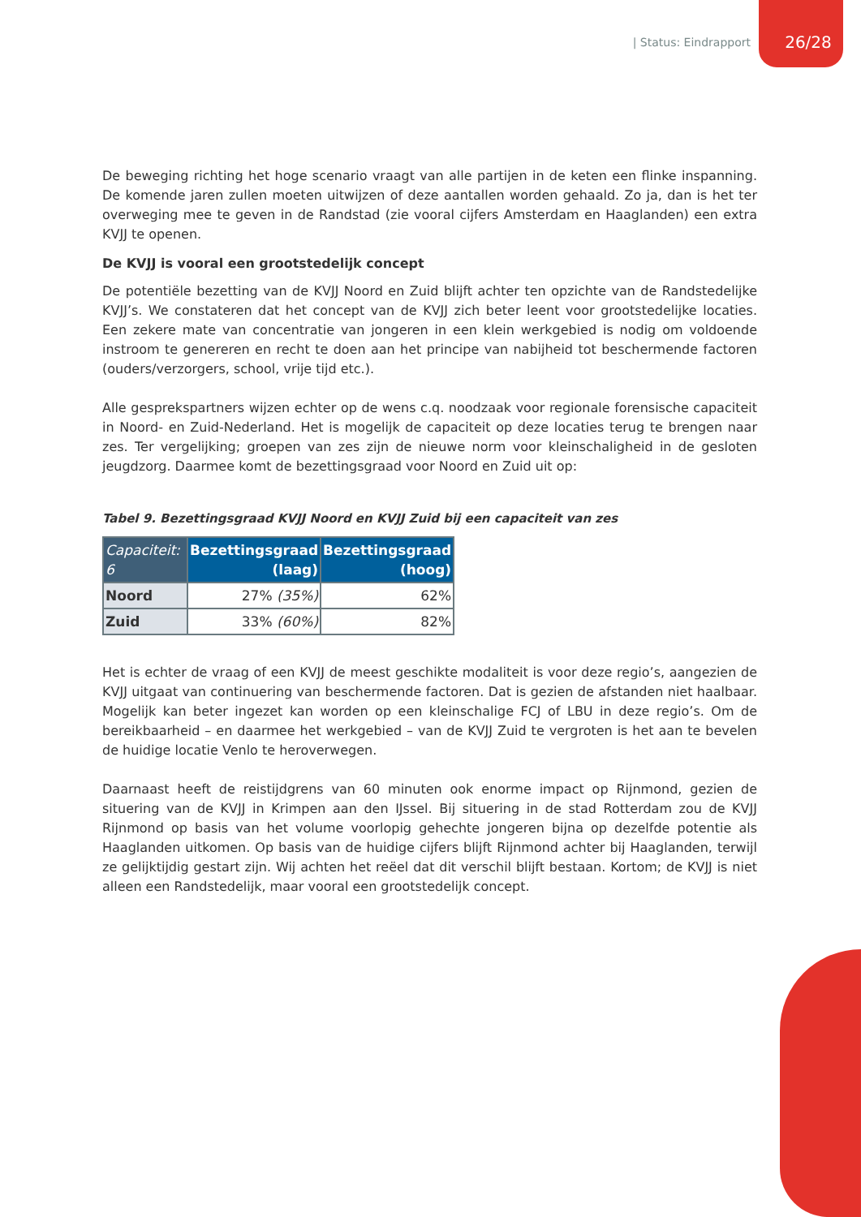| Status: Eindrapport 26/28
De beweging richting het hoge scenario vraagt van alle partijen in de keten een flinke inspanning. De komende jaren zullen moeten uitwijzen of deze aantallen worden gehaald. Zo ja, dan is het ter overweging mee te geven in de Randstad (zie vooral cijfers Amsterdam en Haaglanden) een extra KVJJ te openen.
De KVJJ is vooral een grootstedelijk concept
De potentiële bezetting van de KVJJ Noord en Zuid blijft achter ten opzichte van de Randstedelijke KVJJ’s. We constateren dat het concept van de KVJJ zich beter leent voor grootstedelijke locaties. Een zekere mate van concentratie van jongeren in een klein werkgebied is nodig om voldoende instroom te genereren en recht te doen aan het principe van nabijheid tot beschermende factoren (ouders/verzorgers, school, vrije tijd etc.).
Alle gesprekspartners wijzen echter op de wens c.q. noodzaak voor regionale forensische capaciteit in Noord- en Zuid-Nederland. Het is mogelijk de capaciteit op deze locaties terug te brengen naar zes. Ter vergelijking; groepen van zes zijn de nieuwe norm voor kleinschaligheid in de gesloten jeugdzorg. Daarmee komt de bezettingsgraad voor Noord en Zuid uit op:
Tabel 9. Bezettingsgraad KVJJ Noord en KVJJ Zuid bij een capaciteit van zes
| Capaciteit: 6 | Bezettingsgraad (laag) | Bezettingsgraad (hoog) |
| --- | --- | --- |
| Noord | 27% (35%) | 62% |
| Zuid | 33% (60%) | 82% |
Het is echter de vraag of een KVJJ de meest geschikte modaliteit is voor deze regio’s, aangezien de KVJJ uitgaat van continuering van beschermende factoren. Dat is gezien de afstanden niet haalbaar. Mogelijk kan beter ingezet kan worden op een kleinschalige FCJ of LBU in deze regio’s. Om de bereikbaarheid – en daarmee het werkgebied – van de KVJJ Zuid te vergroten is het aan te bevelen de huidige locatie Venlo te heroverwegen.
Daarnaast heeft de reistijdgrens van 60 minuten ook enorme impact op Rijnmond, gezien de situering van de KVJJ in Krimpen aan den IJssel. Bij situering in de stad Rotterdam zou de KVJJ Rijnmond op basis van het volume voorlopig gehechte jongeren bijna op dezelfde potentie als Haaglanden uitkomen. Op basis van de huidige cijfers blijft Rijnmond achter bij Haaglanden, terwijl ze gelijktijdig gestart zijn. Wij achten het reëel dat dit verschil blijft bestaan. Kortom; de KVJJ is niet alleen een Randstedelijk, maar vooral een grootstedelijk concept.